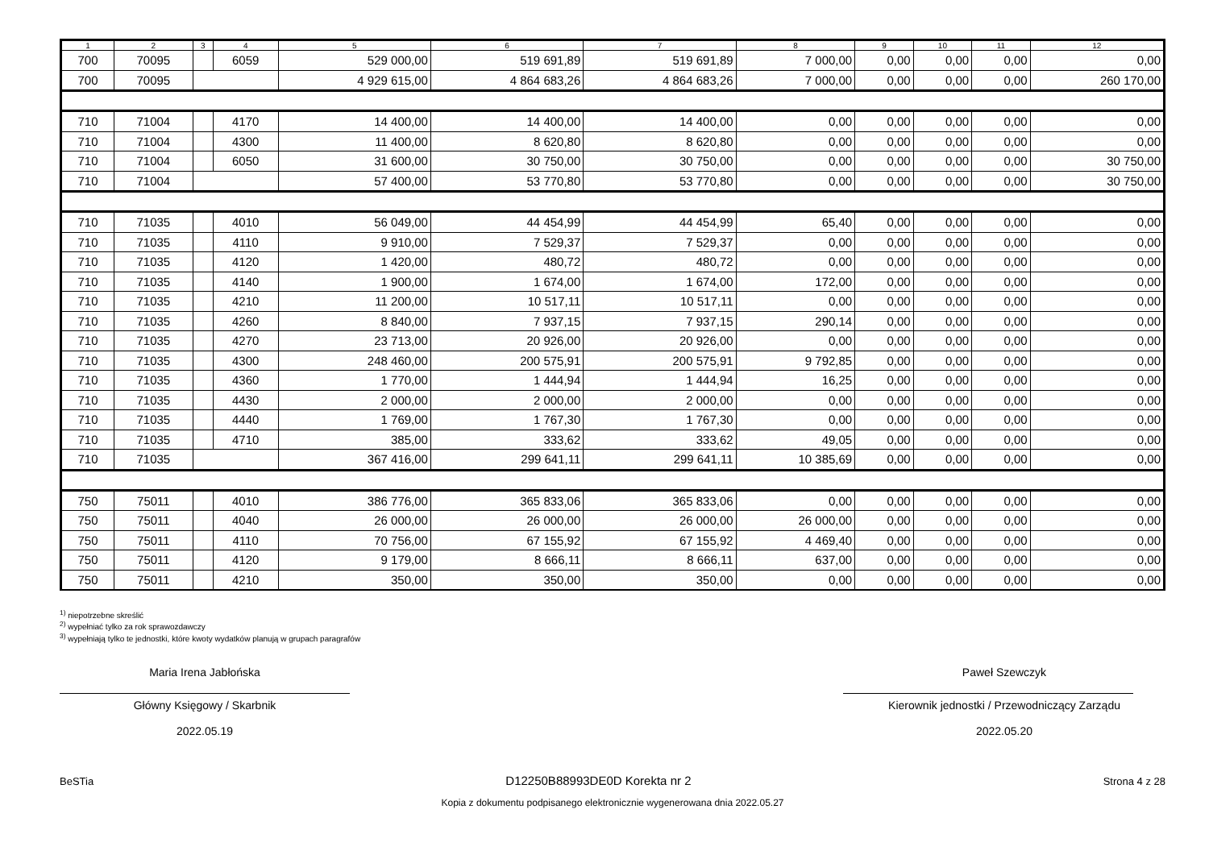| 1 | 2 | 3 | 4 | 5 | 6 | 7 | 8 | 9 | 10 | 11 | 12 |
| --- | --- | --- | --- | --- | --- | --- | --- | --- | --- | --- | --- |
| 700 | 70095 | | 6059 | 529 000,00 | 519 691,89 | 519 691,89 | 7 000,00 | 0,00 | 0,00 | 0,00 | 0,00 |
| 700 | 70095 | | | 4 929 615,00 | 4 864 683,26 | 4 864 683,26 | 7 000,00 | 0,00 | 0,00 | 0,00 | 260 170,00 |
| 710 | 71004 | | 4170 | 14 400,00 | 14 400,00 | 14 400,00 | 0,00 | 0,00 | 0,00 | 0,00 | 0,00 |
| 710 | 71004 | | 4300 | 11 400,00 | 8 620,80 | 8 620,80 | 0,00 | 0,00 | 0,00 | 0,00 | 0,00 |
| 710 | 71004 | | 6050 | 31 600,00 | 30 750,00 | 30 750,00 | 0,00 | 0,00 | 0,00 | 0,00 | 30 750,00 |
| 710 | 71004 | | | 57 400,00 | 53 770,80 | 53 770,80 | 0,00 | 0,00 | 0,00 | 0,00 | 30 750,00 |
| 710 | 71035 | | 4010 | 56 049,00 | 44 454,99 | 44 454,99 | 65,40 | 0,00 | 0,00 | 0,00 | 0,00 |
| 710 | 71035 | | 4110 | 9 910,00 | 7 529,37 | 7 529,37 | 0,00 | 0,00 | 0,00 | 0,00 | 0,00 |
| 710 | 71035 | | 4120 | 1 420,00 | 480,72 | 480,72 | 0,00 | 0,00 | 0,00 | 0,00 | 0,00 |
| 710 | 71035 | | 4140 | 1 900,00 | 1 674,00 | 1 674,00 | 172,00 | 0,00 | 0,00 | 0,00 | 0,00 |
| 710 | 71035 | | 4210 | 11 200,00 | 10 517,11 | 10 517,11 | 0,00 | 0,00 | 0,00 | 0,00 | 0,00 |
| 710 | 71035 | | 4260 | 8 840,00 | 7 937,15 | 7 937,15 | 290,14 | 0,00 | 0,00 | 0,00 | 0,00 |
| 710 | 71035 | | 4270 | 23 713,00 | 20 926,00 | 20 926,00 | 0,00 | 0,00 | 0,00 | 0,00 | 0,00 |
| 710 | 71035 | | 4300 | 248 460,00 | 200 575,91 | 200 575,91 | 9 792,85 | 0,00 | 0,00 | 0,00 | 0,00 |
| 710 | 71035 | | 4360 | 1 770,00 | 1 444,94 | 1 444,94 | 16,25 | 0,00 | 0,00 | 0,00 | 0,00 |
| 710 | 71035 | | 4430 | 2 000,00 | 2 000,00 | 2 000,00 | 0,00 | 0,00 | 0,00 | 0,00 | 0,00 |
| 710 | 71035 | | 4440 | 1 769,00 | 1 767,30 | 1 767,30 | 0,00 | 0,00 | 0,00 | 0,00 | 0,00 |
| 710 | 71035 | | 4710 | 385,00 | 333,62 | 333,62 | 49,05 | 0,00 | 0,00 | 0,00 | 0,00 |
| 710 | 71035 | | | 367 416,00 | 299 641,11 | 299 641,11 | 10 385,69 | 0,00 | 0,00 | 0,00 | 0,00 |
| 750 | 75011 | | 4010 | 386 776,00 | 365 833,06 | 365 833,06 | 0,00 | 0,00 | 0,00 | 0,00 | 0,00 |
| 750 | 75011 | | 4040 | 26 000,00 | 26 000,00 | 26 000,00 | 26 000,00 | 0,00 | 0,00 | 0,00 | 0,00 |
| 750 | 75011 | | 4110 | 70 756,00 | 67 155,92 | 67 155,92 | 4 469,40 | 0,00 | 0,00 | 0,00 | 0,00 |
| 750 | 75011 | | 4120 | 9 179,00 | 8 666,11 | 8 666,11 | 637,00 | 0,00 | 0,00 | 0,00 | 0,00 |
| 750 | 75011 | | 4210 | 350,00 | 350,00 | 350,00 | 0,00 | 0,00 | 0,00 | 0,00 | 0,00 |
<sup>1)</sup> niepotrzebne skreślić
<sup>2)</sup> wypełniać tylko za rok sprawozdawczy
<sup>3)</sup> wypełniają tylko te jednostki, które kwoty wydatków planują w grupach paragrafów
Maria Irena Jabłońska
Główny Księgowy / Skarbnik
2022.05.19
Paweł Szewczyk
Kierownik jednostki / Przewodniczący Zarządu
2022.05.20
BeSTia D12250B88993DE0D Korekta nr 2 Strona 4 z 28
Kopia z dokumentu podpisanego elektronicznie wygenerowana dnia 2022.05.27